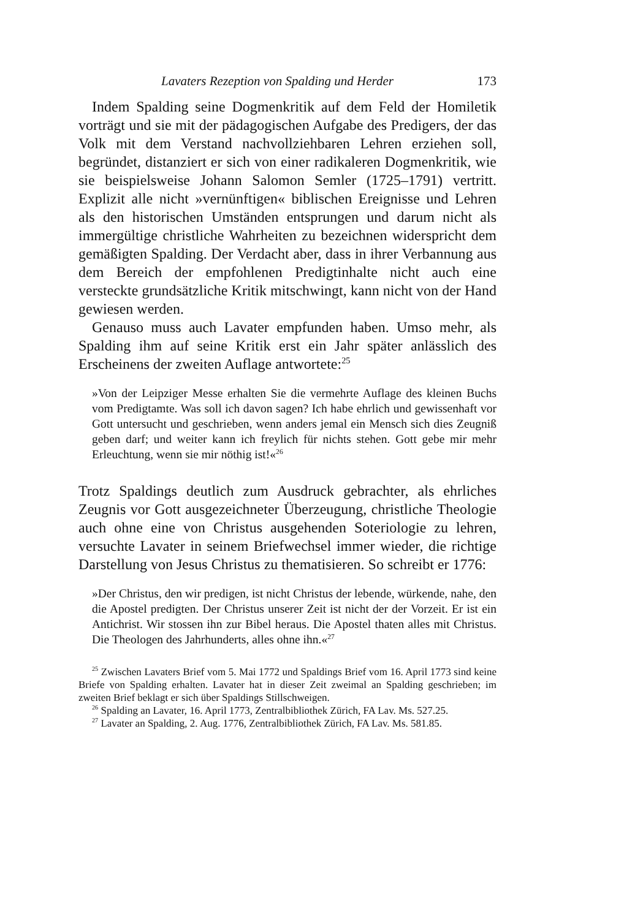Lavaters Rezeption von Spalding und Herder 173
Indem Spalding seine Dogmenkritik auf dem Feld der Homiletik vorträgt und sie mit der pädagogischen Aufgabe des Predigers, der das Volk mit dem Verstand nachvollziehbaren Lehren erziehen soll, begründet, distanziert er sich von einer radikaleren Dogmenkritik, wie sie beispielsweise Johann Salomon Semler (1725–1791) vertritt. Explizit alle nicht »vernünftigen« biblischen Ereignisse und Lehren als den historischen Umständen entsprungen und darum nicht als immergültige christliche Wahrheiten zu bezeichnen widerspricht dem gemäßigten Spalding. Der Verdacht aber, dass in ihrer Verbannung aus dem Bereich der empfohlenen Predigtinhalte nicht auch eine versteckte grundsätzliche Kritik mitschwingt, kann nicht von der Hand gewiesen werden.
Genauso muss auch Lavater empfunden haben. Umso mehr, als Spalding ihm auf seine Kritik erst ein Jahr später anlässlich des Erscheinens der zweiten Auflage antwortete:<sup>25</sup>
»Von der Leipziger Messe erhalten Sie die vermehrte Auflage des kleinen Buchs vom Predigtamte. Was soll ich davon sagen? Ich habe ehrlich und gewissenhaft vor Gott untersucht und geschrieben, wenn anders jemal ein Mensch sich dies Zeugniß geben darf; und weiter kann ich freylich für nichts stehen. Gott gebe mir mehr Erleuchtung, wenn sie mir nöthig ist!«<sup>26</sup>
Trotz Spaldings deutlich zum Ausdruck gebrachter, als ehrliches Zeugnis vor Gott ausgezeichneter Überzeugung, christliche Theologie auch ohne eine von Christus ausgehenden Soteriologie zu lehren, versuchte Lavater in seinem Briefwechsel immer wieder, die richtige Darstellung von Jesus Christus zu thematisieren. So schreibt er 1776:
»Der Christus, den wir predigen, ist nicht Christus der lebende, würkende, nahe, den die Apostel predigten. Der Christus unserer Zeit ist nicht der der Vorzeit. Er ist ein Antichrist. Wir stossen ihn zur Bibel heraus. Die Apostel thaten alles mit Christus. Die Theologen des Jahrhunderts, alles ohne ihn.«<sup>27</sup>
<sup>25</sup> Zwischen Lavaters Brief vom 5. Mai 1772 und Spaldings Brief vom 16. April 1773 sind keine Briefe von Spalding erhalten. Lavater hat in dieser Zeit zweimal an Spalding geschrieben; im zweiten Brief beklagt er sich über Spaldings Stillschweigen.
<sup>26</sup> Spalding an Lavater, 16. April 1773, Zentralbibliothek Zürich, FA Lav. Ms. 527.25.
<sup>27</sup> Lavater an Spalding, 2. Aug. 1776, Zentralbibliothek Zürich, FA Lav. Ms. 581.85.